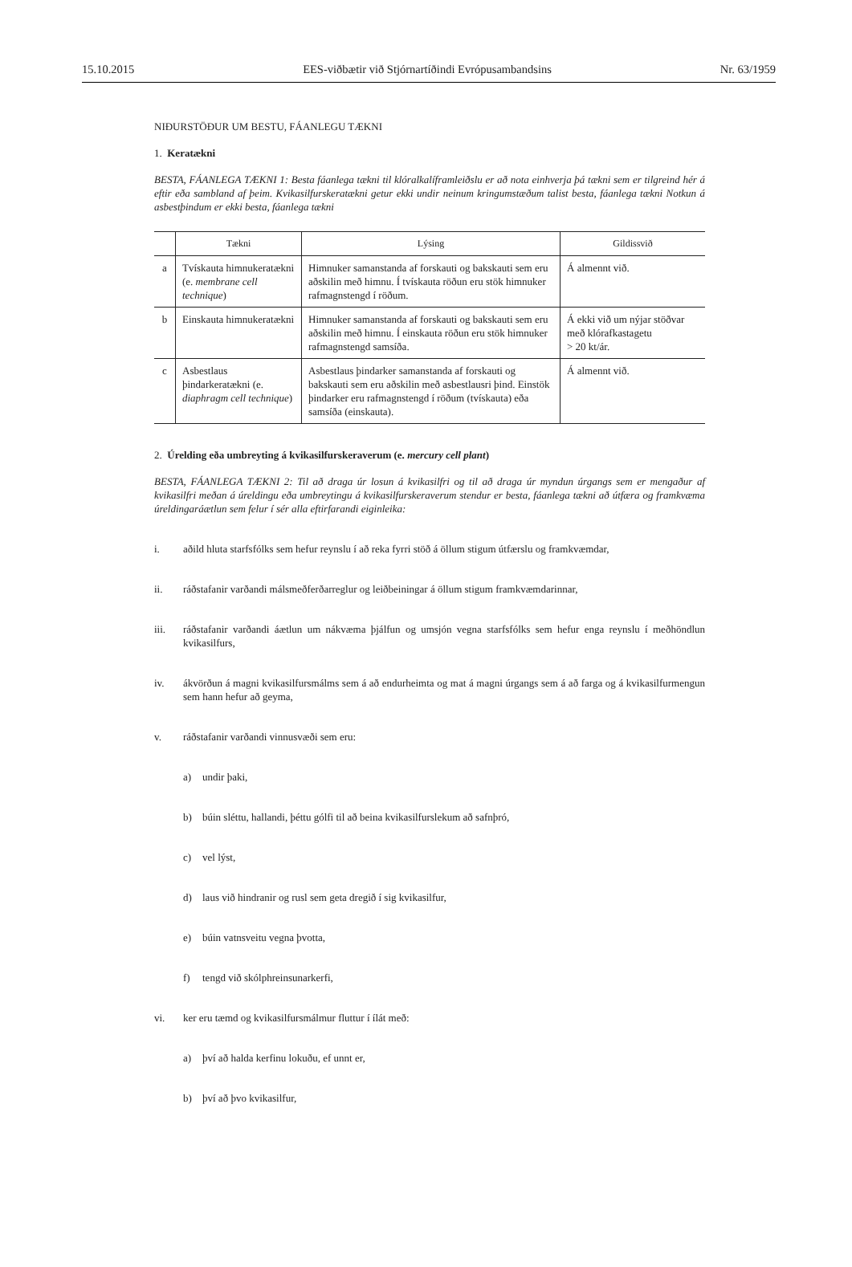15.10.2015 EES-viðbætir við Stjórnartíðindi Evrópusambandsins Nr. 63/1959
NIÐURSTÖÐUR UM BESTU, FÁANLEGU TÆKNI
1. Keratækni
BESTA, FÁANLEGA TÆKNI 1: Besta fáanlega tækni til klóralkalíframleiðslu er að nota einhverja þá tækni sem er tilgreind hér á eftir eða sambland af þeim. Kvikasilfurskeratækni getur ekki undir neinum kringumstæðum talist besta, fáanlega tækni Notkun á asbestþindum er ekki besta, fáanlega tækni
| | Tækni | Lýsing | Gildissvið |
| --- | --- | --- | --- |
| a | Tvískauta himnukeratækni (e. membrane cell technique ) | Himnuker samanstanda af forskauti og bakskauti sem eru aðskilin með himnu. Í tvískauta röðun eru stök himnuker rafmagnstengd í röðum. | Á almennt við. |
| b | Einskauta himnukeratækni | Himnuker samanstanda af forskauti og bakskauti sem eru aðskilin með himnu. Í einskauta röðun eru stök himnuker rafmagnstengd samsíða. | Á ekki við um nýjar stöðvar með klórafkastagetu > 20 kt/ár. |
| c | Asbestlaus þindarkeratækni (e. diaphragm cell technique ) | Asbestlaus þindarker samanstanda af forskauti og bakskauti sem eru aðskilin með asbestlausri þind. Einstök þindarker eru rafmagnstengd í röðum (tvískauta) eða samsíða (einskauta). | Á almennt við. |
2. Úrelding eða umbreyting á kvikasilfurskeraverum (e. mercury cell plant)
BESTA, FÁANLEGA TÆKNI 2: Til að draga úr losun á kvikasilfri og til að draga úr myndun úrgangs sem er mengaður af kvikasilfri meðan á úreldingu eða umbreytingu á kvikasilfurskeraverum stendur er besta, fáanlega tækni að útfæra og framkvæma úreldingaráætlun sem felur í sér alla eftirfarandi eiginleika:
i. aðild hluta starfsfólks sem hefur reynslu í að reka fyrri stöð á öllum stigum útfærslu og framkvæmdar,
ii. ráðstafanir varðandi málsmeðferðarreglur og leiðbeiningar á öllum stigum framkvæmdarinnar,
iii. ráðstafanir varðandi áætlun um nákvæma þjálfun og umsjón vegna starfsfólks sem hefur enga reynslu í meðhöndlun kvikasilfurs,
iv. ákvörðun á magni kvikasilfursmálms sem á að endurheimta og mat á magni úrgangs sem á að farga og á kvikasilfurmengun sem hann hefur að geyma,
v. ráðstafanir varðandi vinnusvæði sem eru:
a) undir þaki,
b) búin sléttu, hallandi, þéttu gólfi til að beina kvikasilfurslekum að safnþró,
c) vel lýst,
d) laus við hindranir og rusl sem geta dregið í sig kvikasilfur,
e) búin vatnsveitu vegna þvotta,
f) tengd við skólphreinsunarkerfi,
vi. ker eru tæmd og kvikasilfursmálmur fluttur í ílát með:
a) því að halda kerfinu lokuðu, ef unnt er,
b) því að þvo kvikasilfur,